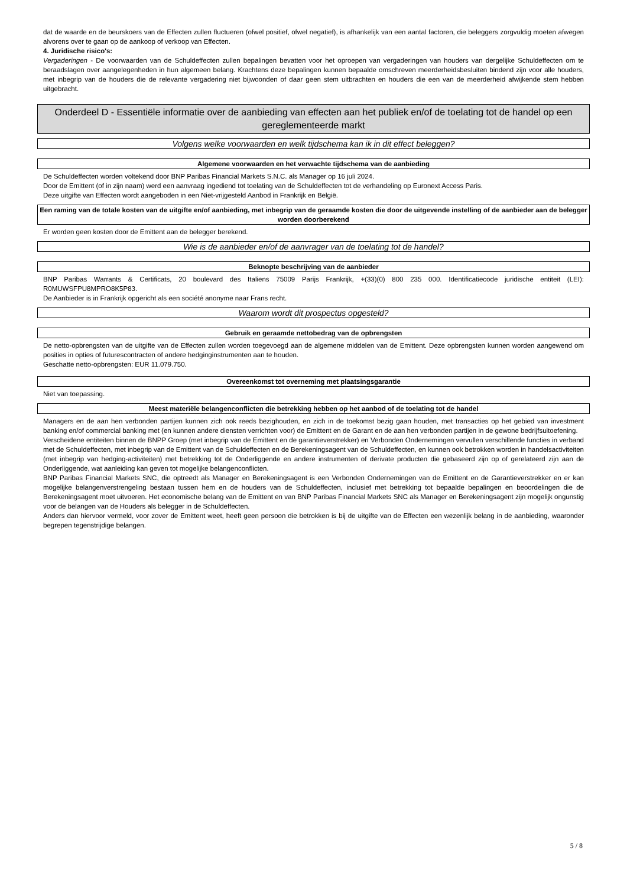dat de waarde en de beurskoers van de Effecten zullen fluctueren (ofwel positief, ofwel negatief), is afhankelijk van een aantal factoren, die beleggers zorgvuldig moeten afwegen alvorens over te gaan op de aankoop of verkoop van Effecten.
4. Juridische risico's:
Vergaderingen - De voorwaarden van de Schuldeffecten zullen bepalingen bevatten voor het oproepen van vergaderingen van houders van dergelijke Schuldeffecten om te beraadslagen over aangelegenheden in hun algemeen belang. Krachtens deze bepalingen kunnen bepaalde omschreven meerderheidsbesluiten bindend zijn voor alle houders, met inbegrip van de houders die de relevante vergadering niet bijwoonden of daar geen stem uitbrachten en houders die een van de meerderheid afwijkende stem hebben uitgebracht.
Onderdeel D - Essentiële informatie over de aanbieding van effecten aan het publiek en/of de toelating tot de handel op een gereglementeerde markt
Volgens welke voorwaarden en welk tijdschema kan ik in dit effect beleggen?
Algemene voorwaarden en het verwachte tijdschema van de aanbieding
De Schuldeffecten worden voltekend door BNP Paribas Financial Markets S.N.C. als Manager op 16 juli 2024.
Door de Emittent (of in zijn naam) werd een aanvraag ingediend tot toelating van de Schuldeffecten tot de verhandeling op Euronext Access Paris.
Deze uitgifte van Effecten wordt aangeboden in een Niet-vrijgesteld Aanbod in Frankrijk en België.
Een raming van de totale kosten van de uitgifte en/of aanbieding, met inbegrip van de geraamde kosten die door de uitgevende instelling of de aanbieder aan de belegger worden doorberekend
Er worden geen kosten door de Emittent aan de belegger berekend.
Wie is de aanbieder en/of de aanvrager van de toelating tot de handel?
Beknopte beschrijving van de aanbieder
BNP Paribas Warrants & Certificats, 20 boulevard des Italiens 75009 Parijs Frankrijk, +(33)(0) 800 235 000. Identificatiecode juridische entiteit (LEI): R0MUWSFPU8MPRO8K5P83.
De Aanbieder is in Frankrijk opgericht als een société anonyme naar Frans recht.
Waarom wordt dit prospectus opgesteld?
Gebruik en geraamde nettobedrag van de opbrengsten
De netto-opbrengsten van de uitgifte van de Effecten zullen worden toegevoegd aan de algemene middelen van de Emittent. Deze opbrengsten kunnen worden aangewend om posities in opties of futurescontracten of andere hedginginstrumenten aan te houden.
Geschatte netto-opbrengsten: EUR 11.079.750.
Overeenkomst tot overneming met plaatsingsgarantie
Niet van toepassing.
Meest materiële belangenconflicten die betrekking hebben op het aanbod of de toelating tot de handel
Managers en de aan hen verbonden partijen kunnen zich ook reeds bezighouden, en zich in de toekomst bezig gaan houden, met transacties op het gebied van investment banking en/of commercial banking met (en kunnen andere diensten verrichten voor) de Emittent en de Garant en de aan hen verbonden partijen in de gewone bedrijfsuitoefening.
Verscheidene entiteiten binnen de BNPP Groep (met inbegrip van de Emittent en de garantieverstrekker) en Verbonden Ondernemingen vervullen verschillende functies in verband met de Schuldeffecten, met inbegrip van de Emittent van de Schuldeffecten en de Berekeningsagent van de Schuldeffecten, en kunnen ook betrokken worden in handelsactiviteiten (met inbegrip van hedging-activiteiten) met betrekking tot de Onderliggende en andere instrumenten of derivate producten die gebaseerd zijn op of gerelateerd zijn aan de Onderliggende, wat aanleiding kan geven tot mogelijke belangenconflicten.
BNP Paribas Financial Markets SNC, die optreedt als Manager en Berekeningsagent is een Verbonden Ondernemingen van de Emittent en de Garantieverstrekker en er kan mogelijke belangenverstrengeling bestaan tussen hem en de houders van de Schuldeffecten, inclusief met betrekking tot bepaalde bepalingen en beoordelingen die de Berekeningsagent moet uitvoeren. Het economische belang van de Emittent en van BNP Paribas Financial Markets SNC als Manager en Berekeningsagent zijn mogelijk ongunstig voor de belangen van de Houders als belegger in de Schuldeffecten.
Anders dan hiervoor vermeld, voor zover de Emittent weet, heeft geen persoon die betrokken is bij de uitgifte van de Effecten een wezenlijk belang in de aanbieding, waaronder begrepen tegenstrijdige belangen.
5 / 8